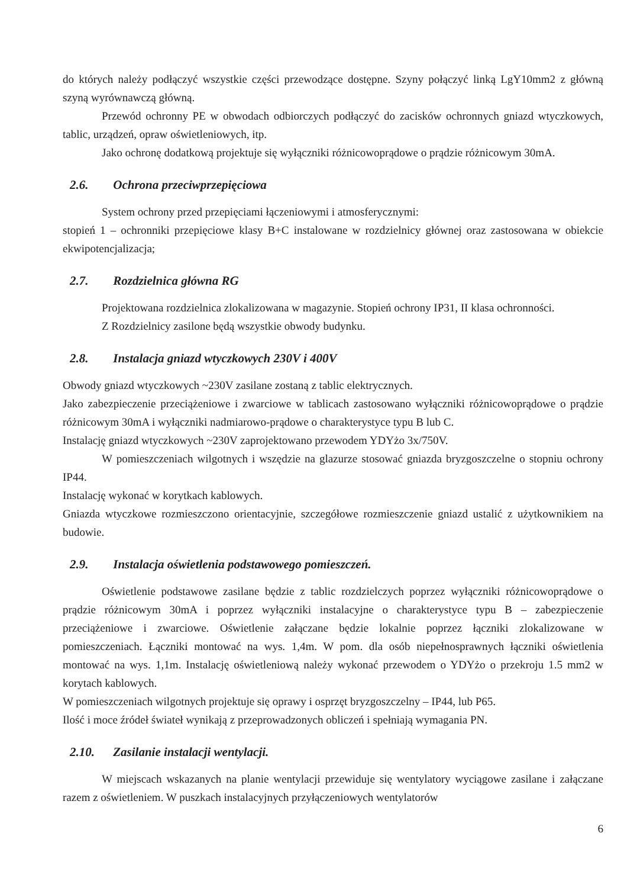do których należy podłączyć wszystkie części przewodzące dostępne. Szyny połączyć linką LgY10mm2 z główną szyną wyrównawczą główną.
Przewód ochronny PE w obwodach odbiorczych podłączyć do zacisków ochronnych gniazd wtyczkowych, tablic, urządzeń, opraw oświetleniowych, itp.
Jako ochronę dodatkową projektuje się wyłączniki różnicowoprądowe o prądzie różnicowym 30mA.
2.6. Ochrona przeciwprzepięciowa
System ochrony przed przepięciami łączeniowymi i atmosferycznymi:
stopień 1 – ochronniki przepięciowe klasy B+C instalowane w rozdzielnicy głównej oraz zastosowana w obiekcie ekwipotencjalizacja;
2.7. Rozdzielnica główna RG
Projektowana rozdzielnica zlokalizowana w magazynie. Stopień ochrony IP31, II klasa ochronności.
Z Rozdzielnicy zasilone będą wszystkie obwody budynku.
2.8. Instalacja gniazd wtyczkowych 230V i 400V
Obwody gniazd wtyczkowych ~230V zasilane zostaną z tablic elektrycznych.
Jako zabezpieczenie przeciążeniowe i zwarciowe w tablicach zastosowano wyłączniki różnicowoprądowe o prądzie różnicowym 30mA i wyłączniki nadmiarowo-prądowe o charakterystyce typu B lub C.
Instalację gniazd wtyczkowych ~230V zaprojektowano przewodem YDYżo 3x/750V.
W pomieszczeniach wilgotnych i wszędzie na glazurze stosować gniazda bryzgoszczelne o stopniu ochrony IP44.
Instalację wykonać w korytkach kablowych.
Gniazda wtyczkowe rozmieszczono orientacyjnie, szczegółowe rozmieszczenie gniazd ustalić z użytkownikiem na budowie.
2.9. Instalacja oświetlenia podstawowego pomieszczeń.
Oświetlenie podstawowe zasilane będzie z tablic rozdzielczych poprzez wyłączniki różnicowoprądowe o prądzie różnicowym 30mA i poprzez wyłączniki instalacyjne o charakterystyce typu B – zabezpieczenie przeciążeniowe i zwarciowe. Oświetlenie załączane będzie lokalnie poprzez łączniki zlokalizowane w pomieszczeniach. Łączniki montować na wys. 1,4m. W pom. dla osób niepełnosprawnych łączniki oświetlenia montować na wys. 1,1m. Instalację oświetleniową należy wykonać przewodem o YDYżo o przekroju 1.5 mm2 w korytach kablowych.
W pomieszczeniach wilgotnych projektuje się oprawy i osprzęt bryzgoszczelny – IP44, lub P65.
Ilość i moce źródeł świateł wynikają z przeprowadzonych obliczeń i spełniają wymagania PN.
2.10. Zasilanie instalacji wentylacji.
W miejscach wskazanych na planie wentylacji przewiduje się wentylatory wyciągowe zasilane i załączane razem z oświetleniem. W puszkach instalacyjnych przyłączeniowych wentylatorów
6